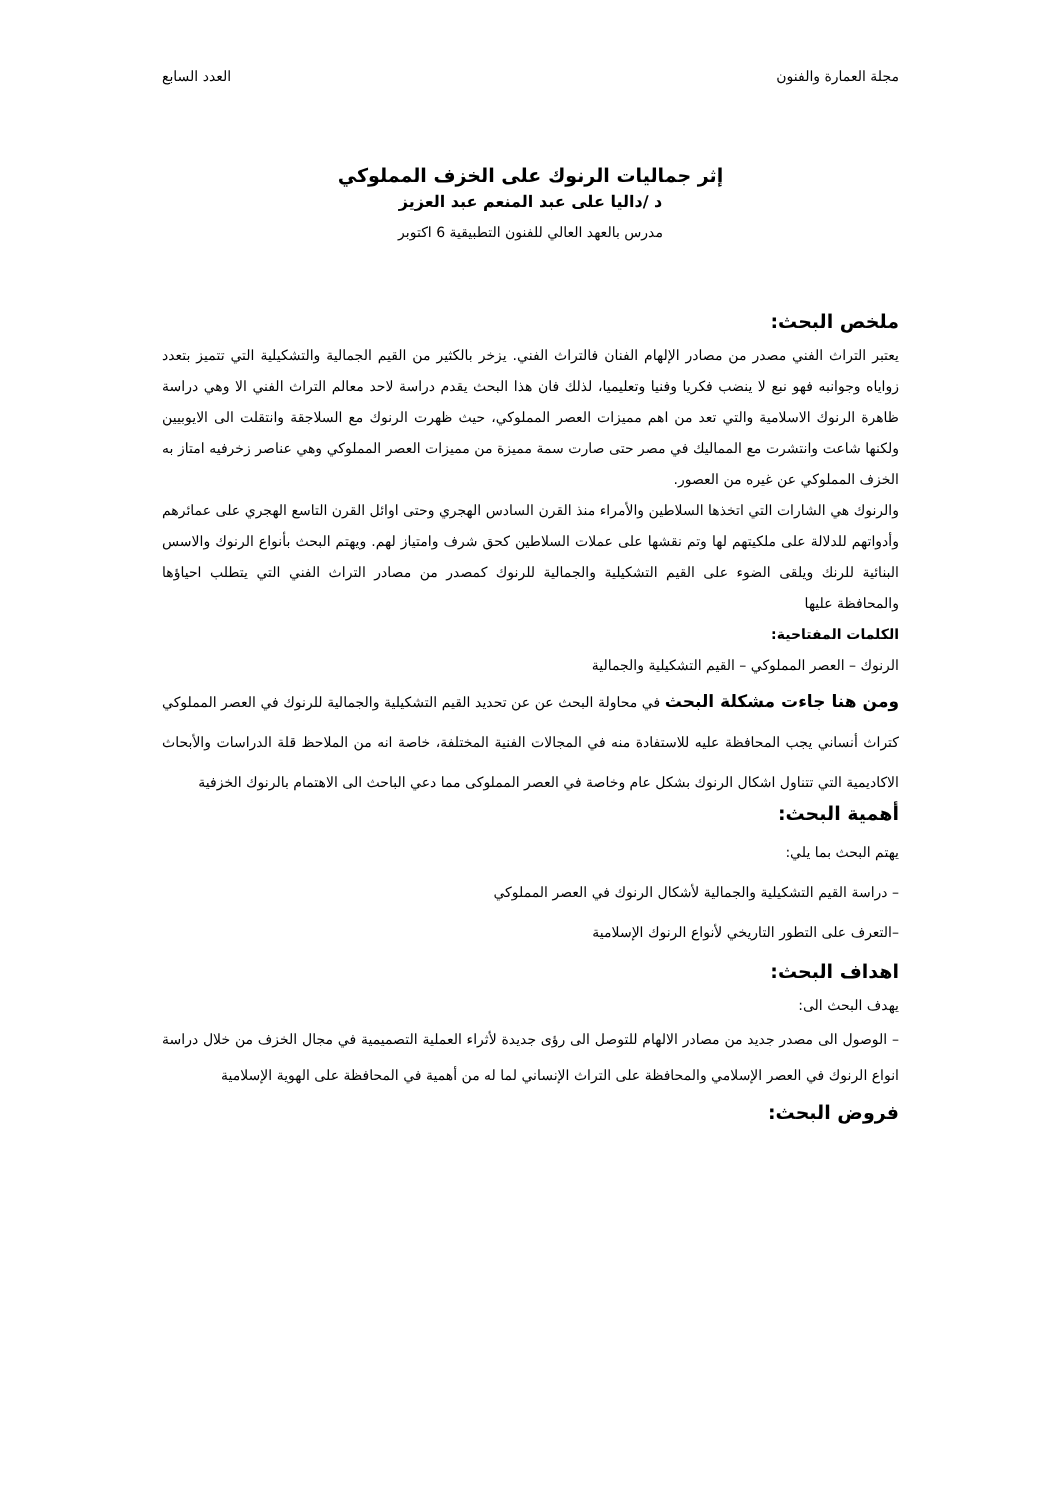مجلة العمارة والفنون العدد السابع
إثر جماليات الرنوك على الخزف المملوكي
د /داليا على عبد المنعم عبد العزيز
مدرس بالعهد العالي للفنون التطبيقية 6 اكتوبر
ملخص البحث:
يعتبر التراث الفني مصدر من مصادر الإلهام الفنان فالتراث الفني. يزخر بالكثير من القيم الجمالية والتشكيلية التي تتميز بتعدد زواياه وجوانبه فهو نبع لا ينضب فكريا وفنيا وتعليميا، لذلك فان هذا البحث يقدم دراسة لاحد معالم التراث الفني الا وهي دراسة ظاهرة الرنوك الاسلامية والتي تعد من اهم مميزات العصر المملوكي، حيث ظهرت الرنوك مع السلاجقة وانتقلت الى الايوبيين ولكنها شاعت وانتشرت مع المماليك في مصر حتى صارت سمة مميزة من مميزات العصر المملوكي وهي عناصر زخرفيه امتاز به الخزف المملوكي عن غيره من العصور.
والرنوك هي الشارات التي اتخذها السلاطين والأمراء منذ القرن السادس الهجري وحتى اوائل القرن التاسع الهجري على عمائرهم وأدواتهم للدلالة على ملكيتهم لها وتم نقشها على عملات السلاطين كحق شرف وامتياز لهم. ويهتم البحث بأنواع الرنوك والاسس البنائية للرنك ويلقى الضوء على القيم التشكيلية والجمالية للرنوك كمصدر من مصادر التراث الفني التي يتطلب احياؤها والمحافظة عليها
الكلمات المفتاحية:
الرنوك – العصر المملوكي – القيم التشكيلية والجمالية
ومن هنا جاءت مشكلة البحث في محاولة البحث عن عن تحديد القيم التشكيلية والجمالية للرنوك في العصر المملوكي كتراث أنساني يجب المحافظة عليه للاستفادة منه في المجالات الفنية المختلفة، خاصة انه من الملاحظ قلة الدراسات والأبحاث الاكاديمية التي تتناول اشكال الرنوك بشكل عام وخاصة في العصر المملوكى مما دعي الباحث الى الاهتمام بالرنوك الخزفية
أهمية البحث:
يهتم البحث بما يلي:
– دراسة القيم التشكيلية والجمالية لأشكال الرنوك في العصر المملوكي
–التعرف على التطور التاريخي لأنواع الرنوك الإسلامية
اهداف البحث:
يهدف البحث الى:
– الوصول الى مصدر جديد من مصادر الالهام للتوصل الى رؤى جديدة لأثراء العملية التصميمية في مجال الخزف من خلال دراسة انواع الرنوك في العصر الإسلامي والمحافظة على التراث الإنساني لما له من أهمية في المحافظة على الهوية الإسلامية
فروض البحث: